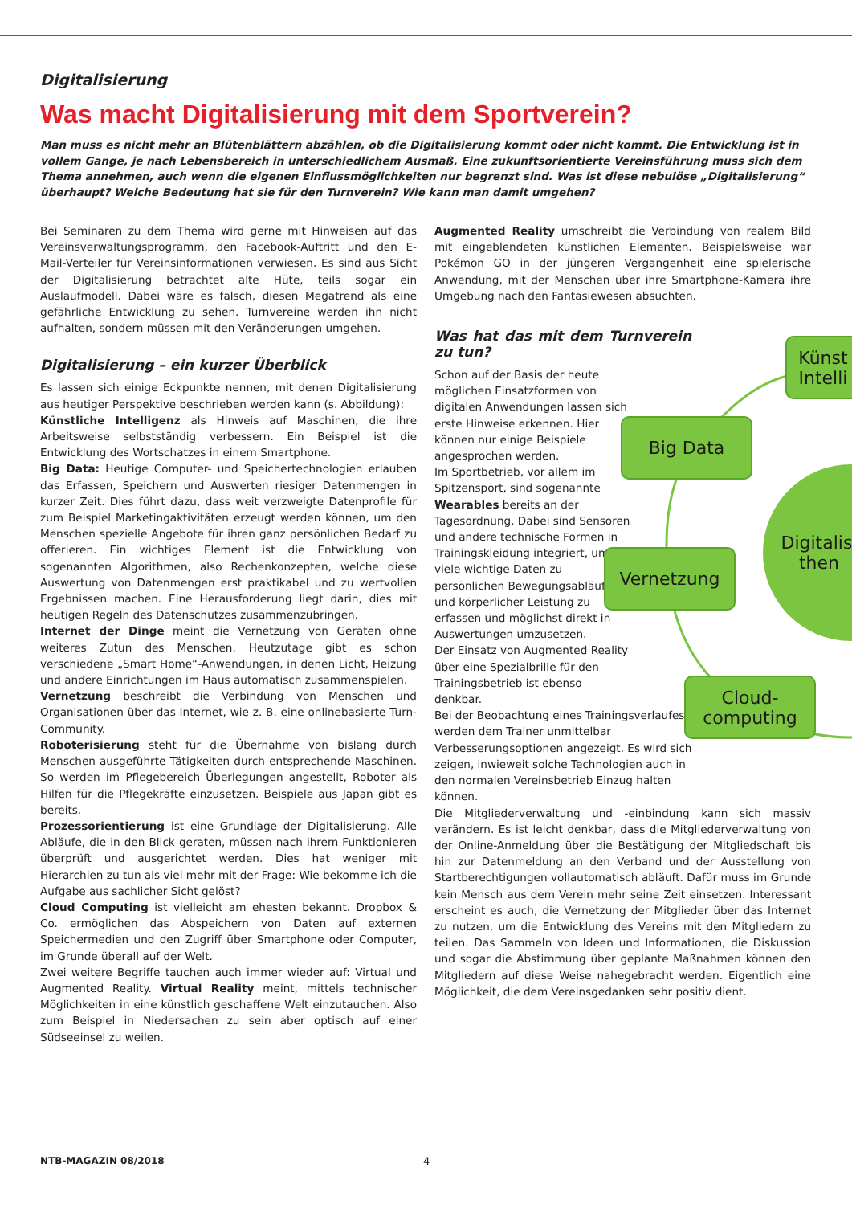Künst Intelli
Big Data
Digitalisi then
Vernetzung
Cloud-computing
Digitalisierung
Was macht Digitalisierung mit dem Sportverein?
Man muss es nicht mehr an Blütenblättern abzählen, ob die Digitalisierung kommt oder nicht kommt. Die Entwicklung ist in vollem Gange, je nach Lebensbereich in unterschiedlichem Ausmaß. Eine zukunftsorientierte Vereinsführung muss sich dem Thema annehmen, auch wenn die eigenen Einflussmöglichkeiten nur begrenzt sind. Was ist diese nebulöse „Digitalisierung“ überhaupt? Welche Bedeutung hat sie für den Turnverein? Wie kann man damit umgehen?
Bei Seminaren zu dem Thema wird gerne mit Hinweisen auf das Vereinsverwaltungsprogramm, den Facebook-Auftritt und den E-Mail-Verteiler für Vereinsinformationen verwiesen. Es sind aus Sicht der Digitalisierung betrachtet alte Hüte, teils sogar ein Auslaufmodell. Dabei wäre es falsch, diesen Megatrend als eine gefährliche Entwicklung zu sehen. Turnvereine werden ihn nicht aufhalten, sondern müssen mit den Veränderungen umgehen.
Digitalisierung – ein kurzer Überblick
Es lassen sich einige Eckpunkte nennen, mit denen Digitalisierung aus heutiger Perspektive beschrieben werden kann (s. Abbildung):
Künstliche Intelligenz als Hinweis auf Maschinen, die ihre Arbeitsweise selbstständig verbessern. Ein Beispiel ist die Entwicklung des Wortschatzes in einem Smartphone.
Big Data: Heutige Computer- und Speichertechnologien erlauben das Erfassen, Speichern und Auswerten riesiger Datenmengen in kurzer Zeit. Dies führt dazu, dass weit verzweigte Datenprofile für zum Beispiel Marketingaktivitäten erzeugt werden können, um den Menschen spezielle Angebote für ihren ganz persönlichen Bedarf zu offerieren. Ein wichtiges Element ist die Entwicklung von sogenannten Algorithmen, also Rechenkonzepten, welche diese Auswertung von Datenmengen erst praktikabel und zu wertvollen Ergebnissen machen. Eine Herausforderung liegt darin, dies mit heutigen Regeln des Datenschutzes zusammenzubringen.
Internet der Dinge meint die Vernetzung von Geräten ohne weiteres Zutun des Menschen. Heutzutage gibt es schon verschiedene „Smart Home“-Anwendungen, in denen Licht, Heizung und andere Einrichtungen im Haus automatisch zusammenspielen.
Vernetzung beschreibt die Verbindung von Menschen und Organisationen über das Internet, wie z. B. eine onlinebasierte Turn-Community.
Roboterisierung steht für die Übernahme von bislang durch Menschen ausgeführte Tätigkeiten durch entsprechende Maschinen. So werden im Pflegebereich Überlegungen angestellt, Roboter als Hilfen für die Pflegekräfte einzusetzen. Beispiele aus Japan gibt es bereits.
Prozessorientierung ist eine Grundlage der Digitalisierung. Alle Abläufe, die in den Blick geraten, müssen nach ihrem Funktionieren überprüft und ausgerichtet werden. Dies hat weniger mit Hierarchien zu tun als viel mehr mit der Frage: Wie bekomme ich die Aufgabe aus sachlicher Sicht gelöst?
Cloud Computing ist vielleicht am ehesten bekannt. Dropbox & Co. ermöglichen das Abspeichern von Daten auf externen Speichermedien und den Zugriff über Smartphone oder Computer, im Grunde überall auf der Welt.
Zwei weitere Begriffe tauchen auch immer wieder auf: Virtual und Augmented Reality. Virtual Reality meint, mittels technischer Möglichkeiten in eine künstlich geschaffene Welt einzutauchen. Also zum Beispiel in Niedersachen zu sein aber optisch auf einer Südseeinsel zu weilen.
Augmented Reality umschreibt die Verbindung von realem Bild mit eingeblendeten künstlichen Elementen. Beispielsweise war Pokémon GO in der jüngeren Vergangenheit eine spielerische Anwendung, mit der Menschen über ihre Smartphone-Kamera ihre Umgebung nach den Fantasiewesen absuchten.
Was hat das mit dem Turnverein zu tun?
Schon auf der Basis der heute möglichen Einsatzformen von digitalen Anwendungen lassen sich erste Hinweise erkennen. Hier können nur einige Beispiele angesprochen werden.
Im Sportbetrieb, vor allem im Spitzensport, sind sogenannte Wearables bereits an der Tagesordnung. Dabei sind Sensoren und andere technische Formen in Trainingskleidung integriert, um viele wichtige Daten zu persönlichen Bewegungsabläufen und körperlicher Leistung zu erfassen und möglichst direkt in Auswertungen umzusetzen.
Der Einsatz von Augmented Reality über eine Spezialbrille für den Trainingsbetrieb ist ebenso denkbar.
Bei der Beobachtung eines Trainingsverlaufes werden dem Trainer unmittelbar Verbesserungsoptionen angezeigt. Es wird sich zeigen, inwieweit solche Technologien auch in den normalen Vereinsbetrieb Einzug halten können.
Die Mitgliederverwaltung und -einbindung kann sich massiv verändern. Es ist leicht denkbar, dass die Mitgliederverwaltung von der Online-Anmeldung über die Bestätigung der Mitgliedschaft bis hin zur Datenmeldung an den Verband und der Ausstellung von Startberechtigungen vollautomatisch abläuft. Dafür muss im Grunde kein Mensch aus dem Verein mehr seine Zeit einsetzen. Interessant erscheint es auch, die Vernetzung der Mitglieder über das Internet zu nutzen, um die Entwicklung des Vereins mit den Mitgliedern zu teilen. Das Sammeln von Ideen und Informationen, die Diskussion und sogar die Abstimmung über geplante Maßnahmen können den Mitgliedern auf diese Weise nahegebracht werden. Eigentlich eine Möglichkeit, die dem Vereinsgedanken sehr positiv dient.
NTB-MAGAZIN 08/2018 4